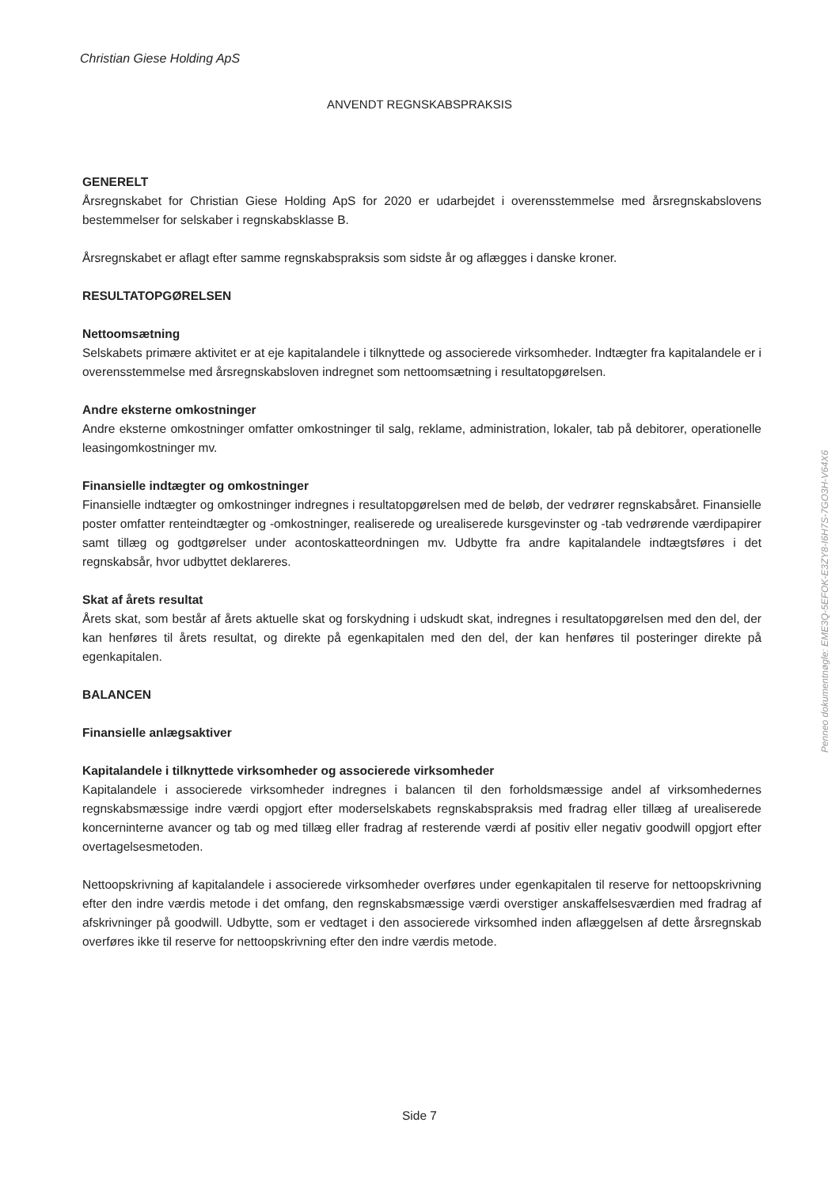Christian Giese Holding ApS
ANVENDT REGNSKABSPRAKSIS
GENERELT
Årsregnskabet for Christian Giese Holding ApS for 2020 er udarbejdet i overensstemmelse med årsregnskabslovens bestemmelser for selskaber i regnskabsklasse B.
Årsregnskabet er aflagt efter samme regnskabspraksis som sidste år og aflægges i danske kroner.
RESULTATOPGØRELSEN
Nettoomsætning
Selskabets primære aktivitet er at eje kapitalandele i tilknyttede og associerede virksomheder. Indtægter fra kapitalandele er i overensstemmelse med årsregnskabsloven indregnet som nettoomsætning i resultatopgørelsen.
Andre eksterne omkostninger
Andre eksterne omkostninger omfatter omkostninger til salg, reklame, administration, lokaler, tab på debitorer, operationelle leasingomkostninger mv.
Finansielle indtægter og omkostninger
Finansielle indtægter og omkostninger indregnes i resultatopgørelsen med de beløb, der vedrører regnskabsåret. Finansielle poster omfatter renteindtægter og -omkostninger, realiserede og urealiserede kursgevinster og -tab vedrørende værdipapirer samt tillæg og godtgørelser under acontoskatteordningen mv. Udbytte fra andre kapitalandele indtægtsføres i det regnskabsår, hvor udbyttet deklareres.
Skat af årets resultat
Årets skat, som består af årets aktuelle skat og forskydning i udskudt skat, indregnes i resultatopgørelsen med den del, der kan henføres til årets resultat, og direkte på egenkapitalen med den del, der kan henføres til posteringer direkte på egenkapitalen.
BALANCEN
Finansielle anlægsaktiver
Kapitalandele i tilknyttede virksomheder og associerede virksomheder
Kapitalandele i associerede virksomheder indregnes i balancen til den forholdsmæssige andel af virksomhedernes regnskabsmæssige indre værdi opgjort efter moderselskabets regnskabspraksis med fradrag eller tillæg af urealiserede koncerninterne avancer og tab og med tillæg eller fradrag af resterende værdi af positiv eller negativ goodwill opgjort efter overtagelsesmetoden.
Nettoopskrivning af kapitalandele i associerede virksomheder overføres under egenkapitalen til reserve for nettoopskrivning efter den indre værdis metode i det omfang, den regnskabsmæssige værdi overstiger anskaffelsesværdien med fradrag af afskrivninger på goodwill. Udbytte, som er vedtaget i den associerede virksomhed inden aflæggelsen af dette årsregnskab overføres ikke til reserve for nettoopskrivning efter den indre værdis metode.
Penneo dokumentnøgle: EME3Q-5EFOK-E3ZY8-I6H7S-7GO3H-V64X6
Side 7